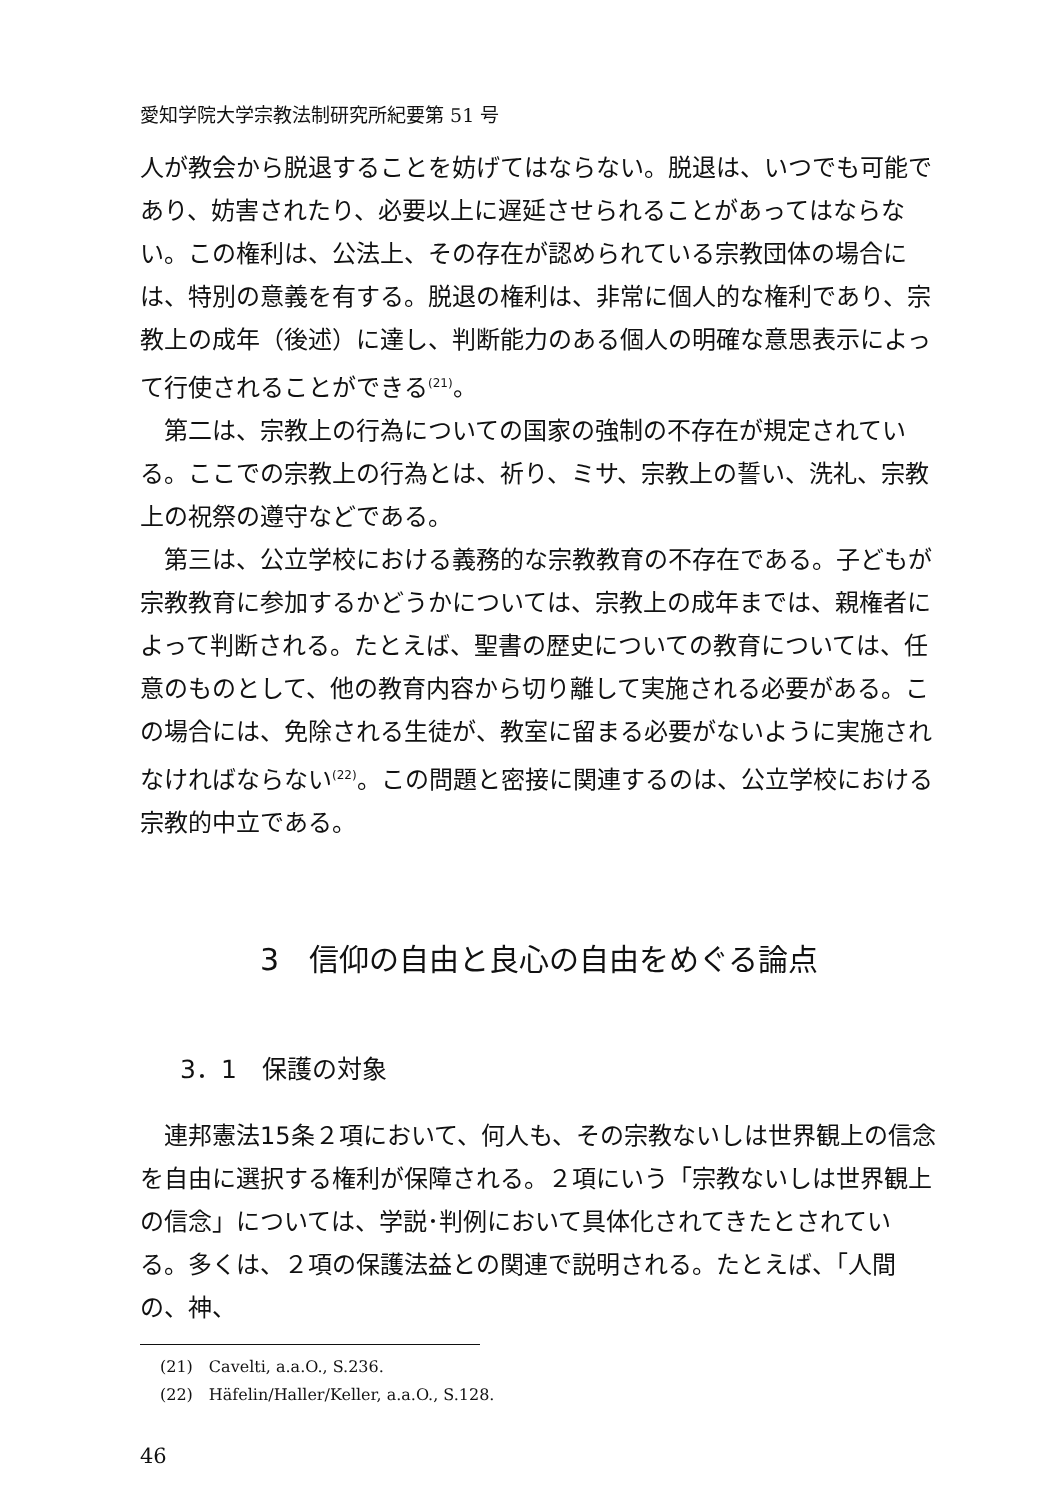愛知学院大学宗教法制研究所紀要第 51 号
人が教会から脱退することを妨げてはならない。脱退は、いつでも可能であり、妨害されたり、必要以上に遅延させられることがあってはならない。この権利は、公法上、その存在が認められている宗教団体の場合には、特別の意義を有する。脱退の権利は、非常に個人的な権利であり、宗教上の成年（後述）に達し、判断能力のある個人の明確な意思表示によって行使されることができる<sup>(21)</sup>。
第二は、宗教上の行為についての国家の強制の不存在が規定されている。ここでの宗教上の行為とは、祈り、ミサ、宗教上の誓い、洗礼、宗教上の祝祭の遵守などである。
第三は、公立学校における義務的な宗教教育の不存在である。子どもが宗教教育に参加するかどうかについては、宗教上の成年までは、親権者によって判断される。たとえば、聖書の歴史についての教育については、任意のものとして、他の教育内容から切り離して実施される必要がある。この場合には、免除される生徒が、教室に留まる必要がないように実施されなければならない<sup>(22)</sup>。この問題と密接に関連するのは、公立学校における宗教的中立である。
3　信仰の自由と良心の自由をめぐる論点
3．1　保護の対象
連邦憲法15条２項において、何人も、その宗教ないしは世界観上の信念を自由に選択する権利が保障される。２項にいう「宗教ないしは世界観上の信念」については、学説･判例において具体化されてきたとされている。多くは、２項の保護法益との関連で説明される。たとえば、「人間の、神、
(21)　Cavelti, a.a.O., S.236.
(22)　Häfelin/Haller/Keller, a.a.O., S.128.
46